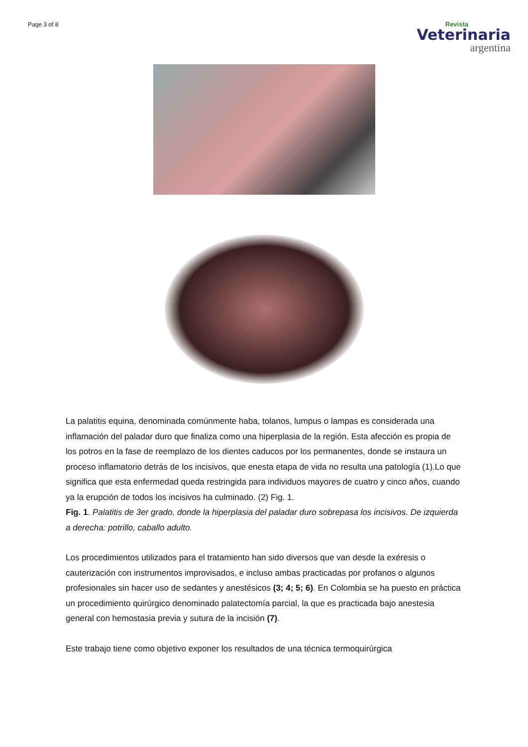Page 3 of 8
Revista
Veterinaria
argentina
La palatitis equina, denominada comúnmente haba, tolanos, lumpus o lampas es considerada una inflamación del paladar duro que finaliza como una hiperplasia de la región. Esta afección es propia de los potros en la fase de reemplazo de los dientes caducos por los permanentes, donde se instaura un proceso inflamatorio detrás de los incisivos, que enesta etapa de vida no resulta una patología (1).Lo que significa que esta enfermedad queda restringida para individuos mayores de cuatro y cinco años, cuando ya la erupción de todos los incisivos ha culminado. (2) Fig. 1.
Fig. 1. Palatitis de 3er grado, donde la hiperplasia del paladar duro sobrepasa los incisivos. De izquierda a derecha: potrillo, caballo adulto.
Los procedimientos utilizados para el tratamiento han sido diversos que van desde la exéresis o cauterización con instrumentos improvisados, e incluso ambas practicadas por profanos o algunos profesionales sin hacer uso de sedantes y anestésicos (3; 4; 5; 6). En Colombia se ha puesto en práctica un procedimiento quirúrgico denominado palatectomía parcial, la que es practicada bajo anestesia general con hemostasia previa y sutura de la incisión (7).
Este trabajo tiene como objetivo exponer los resultados de una técnica termoquirúrgica